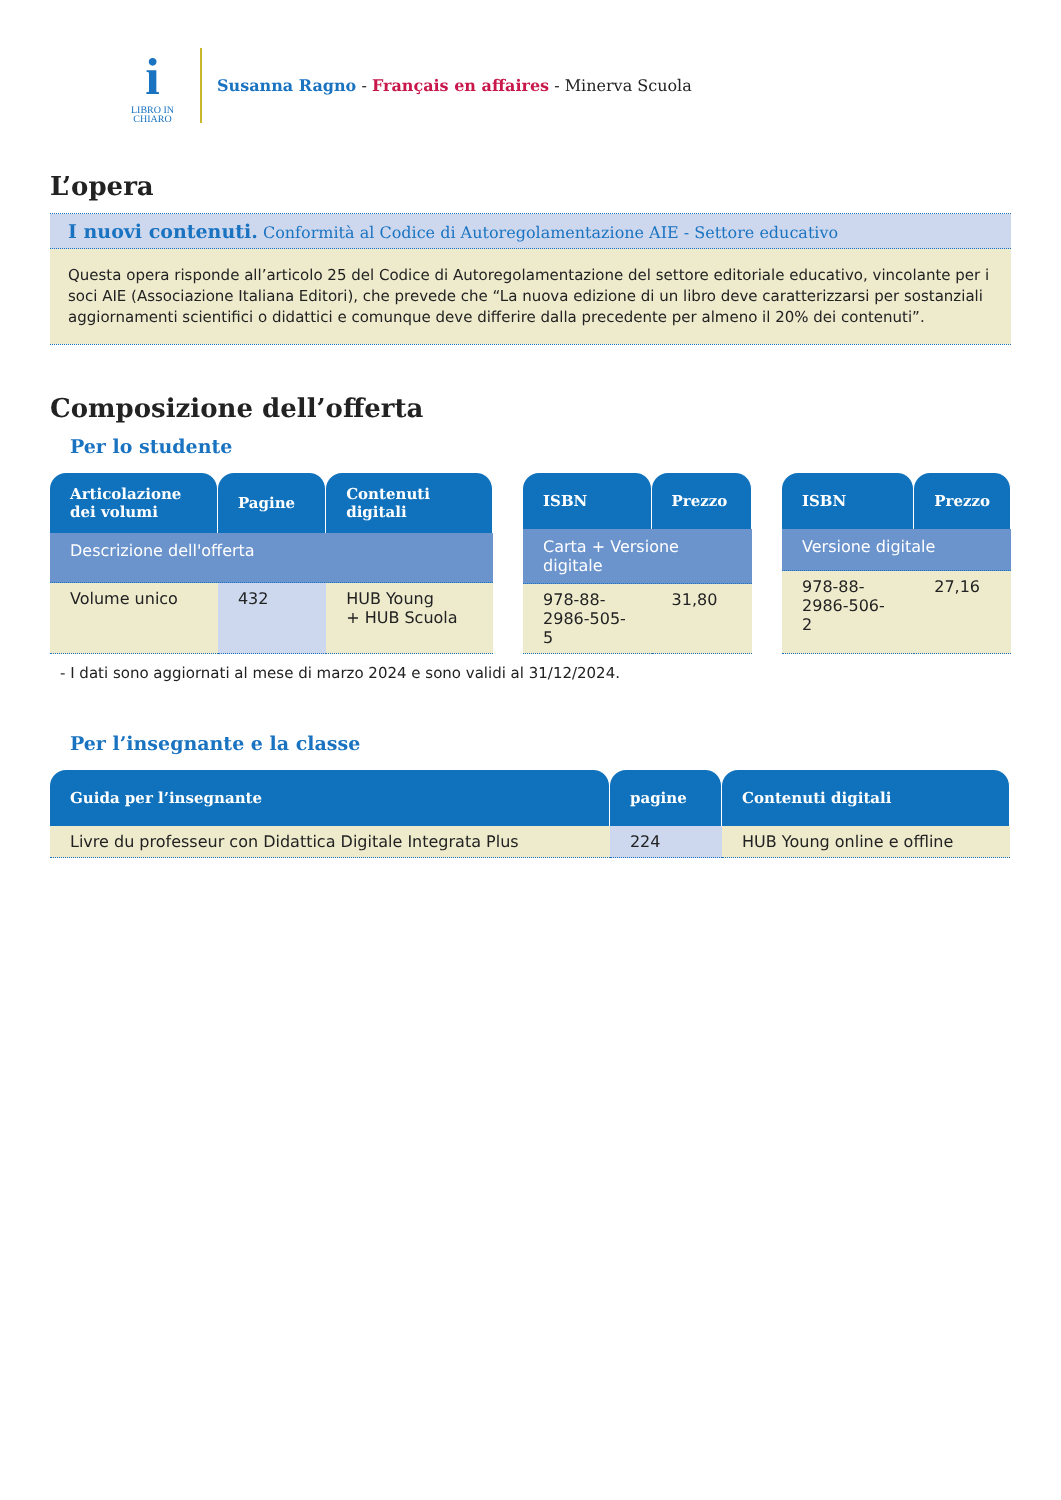i
LIBRO IN
CHIARO
Susanna Ragno - Français en affaires - Minerva Scuola
L’opera
I nuovi contenuti. Conformità al Codice di Autoregolamentazione AIE - Settore educativo
Questa opera risponde all’articolo 25 del Codice di Autoregolamentazione del settore editoriale educativo, vincolante per i soci AIE (Associazione Italiana Editori), che prevede che “La nuova edizione di un libro deve caratterizzarsi per sostanziali aggiornamenti scientifici o didattici e comunque deve differire dalla precedente per almeno il 20% dei contenuti”.
Composizione dell’offerta
Per lo studente
| Articolazione dei volumi | Pagine | Contenuti digitali |
| --- | --- | --- |
| Descrizione dell'offerta | | |
| Volume unico | 432 | HUB Young + HUB Scuola |
| ISBN | Prezzo |
| --- | --- |
| Carta + Versione digitale | |
| 978-88- 2986-505-5 | 31,80 |
| ISBN | Prezzo |
| --- | --- |
| Versione digitale | |
| 978-88- 2986-506-2 | 27,16 |
- I dati sono aggiornati al mese di marzo 2024 e sono validi al 31/12/2024.
Per l’insegnante e la classe
| Guida per l’insegnante | pagine | Contenuti digitali |
| --- | --- | --- |
| Livre du professeur con Didattica Digitale Integrata Plus | 224 | HUB Young online e offline |